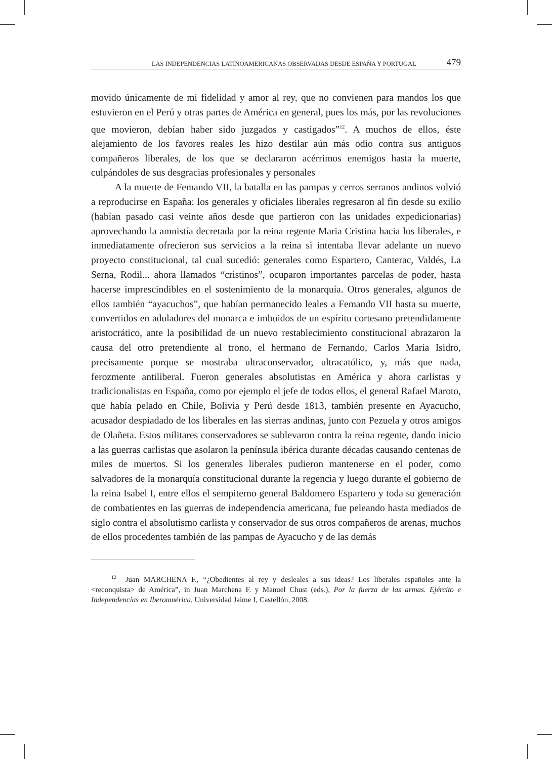LAS INDEPENDENCIAS LATINOAMERICANAS OBSERVADAS DESDE ESPAÑA Y PORTUGAL 479
movido únicamente de mi fidelidad y amor al rey, que no convienen para mandos los que estuvieron en el Perú y otras partes de América en general, pues los más, por las revoluciones que movieron, debían haber sido juzgados y castigados”<sup>12</sup>. A muchos de ellos, éste alejamiento de los favores reales les hizo destilar aún más odio contra sus antiguos compañeros liberales, de los que se declararon acérrimos enemigos hasta la muerte, culpándoles de sus desgracias profesionales y personales
A la muerte de Femando VII, la batalla en las pampas y cerros serranos andinos volvió a reproducirse en España: los generales y oficiales liberales regresaron al fin desde su exilio (habían pasado casi veinte años desde que partieron con las unidades expedicionarias) aprovechando la amnistía decretada por la reina regente Maria Cristina hacia los liberales, e inmediatamente ofrecieron sus servicios a la reina si intentaba llevar adelante un nuevo proyecto constitucional, tal cual sucedió: generales como Espartero, Canterac, Valdés, La Serna, Rodil... ahora llamados “cristinos”, ocuparon importantes parcelas de poder, hasta hacerse imprescindibles en el sostenimiento de la monarquía. Otros generales, algunos de ellos también “ayacuchos”, que habían permanecido leales a Femando VII hasta su muerte, convertidos en aduladores del monarca e imbuidos de un espíritu cortesano pretendidamente aristocrático, ante la posibilidad de un nuevo restablecimiento constitucional abrazaron la causa del otro pretendiente al trono, el hermano de Fernando, Carlos Maria Isidro, precisamente porque se mostraba ultraconservador, ultracatólico, y, más que nada, ferozmente antiliberal. Fueron generales absolutistas en América y ahora carlistas y tradicionalistas en España, como por ejemplo el jefe de todos ellos, el general Rafael Maroto, que había pelado en Chile, Bolivia y Perú desde 1813, también presente en Ayacucho, acusador despiadado de los liberales en las sierras andinas, junto con Pezuela y otros amigos de Olañeta. Estos militares conservadores se sublevaron contra la reina regente, dando inicio a las guerras carlistas que asolaron la península ibérica durante décadas causando centenas de miles de muertos. Si los generales liberales pudieron mantenerse en el poder, como salvadores de la monarquía constitucional durante la regencia y luego durante el gobierno de la reina Isabel I, entre ellos el sempiterno general Baldomero Espartero y toda su generación de combatientes en las guerras de independencia americana, fue peleando hasta mediados de siglo contra el absolutismo carlista y conservador de sus otros compañeros de arenas, muchos de ellos procedentes también de las pampas de Ayacucho y de las demás
<sup>12</sup> Juan MARCHENA F., “¿Obedientes al rey y desleales a sus ideas? Los liberales españoles ante la <reconquista> de América”, in Juan Marchena F. y Manuel Chust (eds.), Por la fuerza de las armas. Ejército e Independencias en Iberoamérica, Universidad Jaime I, Castellón, 2008.